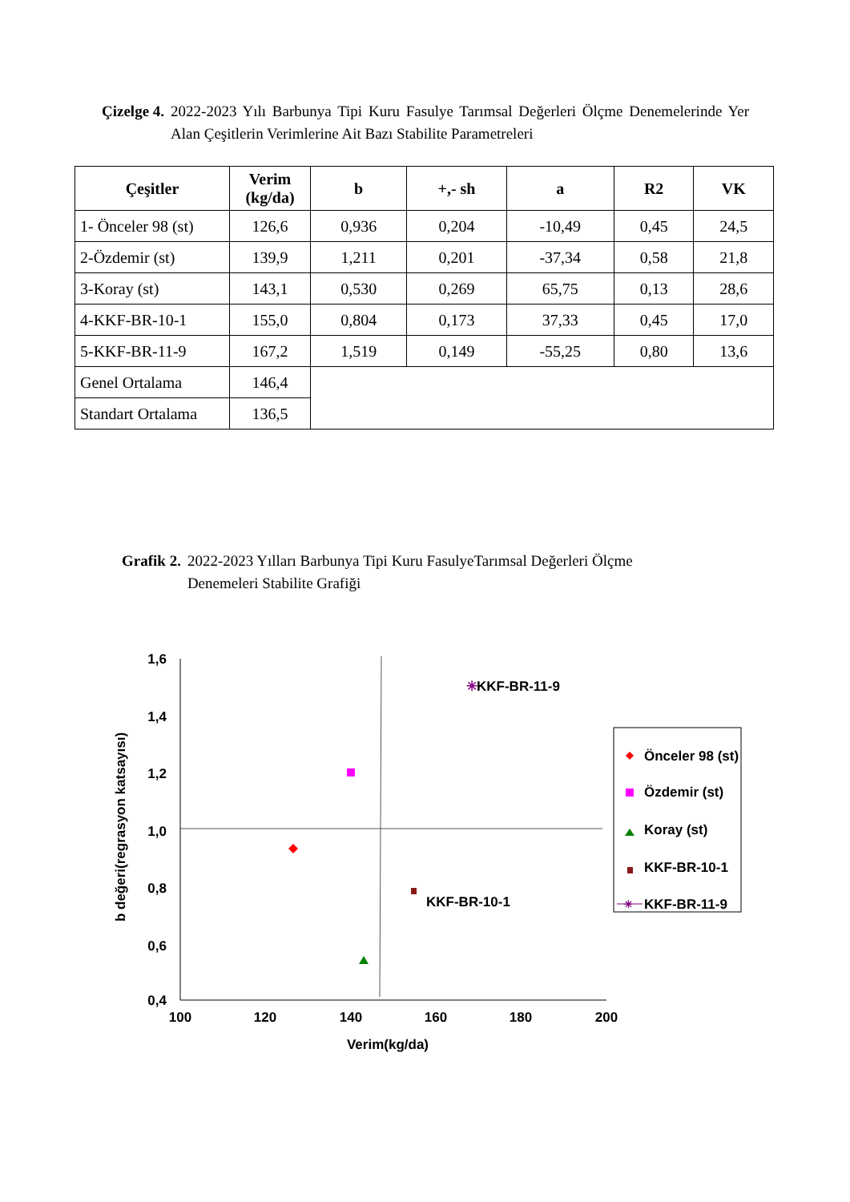Çizelge 4. 2022-2023 Yılı Barbunya Tipi Kuru Fasulye Tarımsal Değerleri Ölçme Denemelerinde Yer Alan Çeşitlerin Verimlerine Ait Bazı Stabilite Parametreleri
| Çeşitler | Verim (kg/da) | b | +,- sh | a | R2 | VK |
| --- | --- | --- | --- | --- | --- | --- |
| 1- Önceler 98 (st) | 126,6 | 0,936 | 0,204 | -10,49 | 0,45 | 24,5 |
| 2-Özdemir (st) | 139,9 | 1,211 | 0,201 | -37,34 | 0,58 | 21,8 |
| 3-Koray (st) | 143,1 | 0,530 | 0,269 | 65,75 | 0,13 | 28,6 |
| 4-KKF-BR-10-1 | 155,0 | 0,804 | 0,173 | 37,33 | 0,45 | 17,0 |
| 5-KKF-BR-11-9 | 167,2 | 1,519 | 0,149 | -55,25 | 0,80 | 13,6 |
| Genel Ortalama | 146,4 | | | | | |
| Standart Ortalama | 136,5 | | | | | |
Grafik 2. 2022-2023 Yılları Barbunya Tipi Kuru FasulyeTarımsal Değerleri Ölçme
Denemeleri Stabilite Grafiği
1,6
1,4
1,2
1,0
0,8
0,6
0,4
100
120
140
160
180
200
Verim(kg/da)
b değeri(regrasyon katsayısı)
✳
KKF-BR-11-9
KKF-BR-10-1
Önceler 98 (st)
Özdemir (st)
Koray (st)
KKF-BR-10-1
✳
KKF-BR-11-9